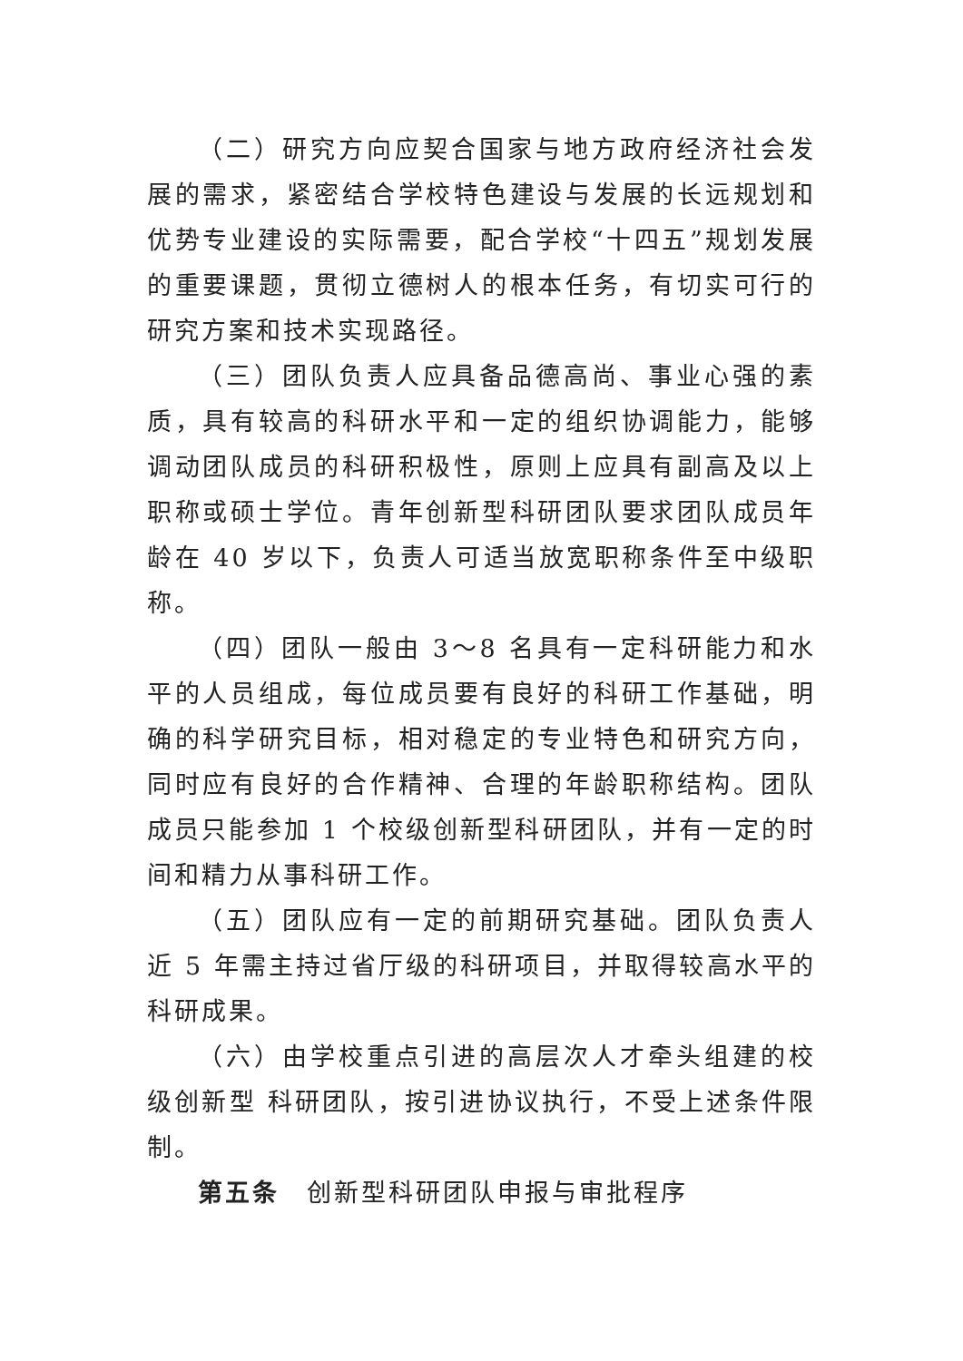（二）研究方向应契合国家与地方政府经济社会发展的需求，紧密结合学校特色建设与发展的长远规划和优势专业建设的实际需要，配合学校“十四五”规划发展的重要课题，贯彻立德树人的根本任务，有切实可行的研究方案和技术实现路径。
（三）团队负责人应具备品德高尚、事业心强的素质，具有较高的科研水平和一定的组织协调能力，能够调动团队成员的科研积极性，原则上应具有副高及以上职称或硕士学位。青年创新型科研团队要求团队成员年龄在 40 岁以下，负责人可适当放宽职称条件至中级职称。
（四）团队一般由 3～8 名具有一定科研能力和水平的人员组成，每位成员要有良好的科研工作基础，明确的科学研究目标，相对稳定的专业特色和研究方向，同时应有良好的合作精神、合理的年龄职称结构。团队成员只能参加 1 个校级创新型科研团队，并有一定的时间和精力从事科研工作。
（五）团队应有一定的前期研究基础。团队负责人近 5 年需主持过省厅级的科研项目，并取得较高水平的科研成果。
（六）由学校重点引进的高层次人才牵头组建的校级创新型 科研团队，按引进协议执行，不受上述条件限制。
第五条　创新型科研团队申报与审批程序